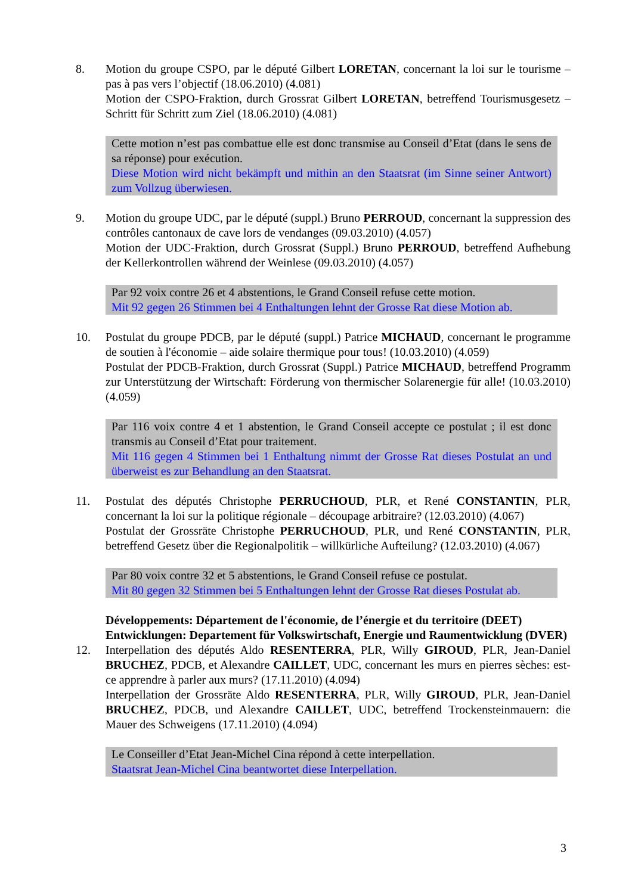8. Motion du groupe CSPO, par le député Gilbert LORETAN, concernant la loi sur le tourisme – pas à pas vers l’objectif (18.06.2010) (4.081)
Motion der CSPO-Fraktion, durch Grossrat Gilbert LORETAN, betreffend Tourismusgesetz – Schritt für Schritt zum Ziel (18.06.2010) (4.081)
Cette motion n’est pas combattue elle est donc transmise au Conseil d’Etat (dans le sens de sa réponse) pour exécution.
Diese Motion wird nicht bekämpft und mithin an den Staatsrat (im Sinne seiner Antwort) zum Vollzug überwiesen.
9. Motion du groupe UDC, par le député (suppl.) Bruno PERROUD, concernant la suppression des contrôles cantonaux de cave lors de vendanges (09.03.2010) (4.057)
Motion der UDC-Fraktion, durch Grossrat (Suppl.) Bruno PERROUD, betreffend Aufhebung der Kellerkontrollen während der Weinlese (09.03.2010) (4.057)
Par 92 voix contre 26 et 4 abstentions, le Grand Conseil refuse cette motion.
Mit 92 gegen 26 Stimmen bei 4 Enthaltungen lehnt der Grosse Rat diese Motion ab.
10. Postulat du groupe PDCB, par le député (suppl.) Patrice MICHAUD, concernant le programme de soutien à l'économie – aide solaire thermique pour tous! (10.03.2010) (4.059)
Postulat der PDCB-Fraktion, durch Grossrat (Suppl.) Patrice MICHAUD, betreffend Programm zur Unterstützung der Wirtschaft: Förderung von thermischer Solarenergie für alle! (10.03.2010) (4.059)
Par 116 voix contre 4 et 1 abstention, le Grand Conseil accepte ce postulat ; il est donc transmis au Conseil d’Etat pour traitement.
Mit 116 gegen 4 Stimmen bei 1 Enthaltung nimmt der Grosse Rat dieses Postulat an und überweist es zur Behandlung an den Staatsrat.
11. Postulat des députés Christophe PERRUCHOUD, PLR, et René CONSTANTIN, PLR, concernant la loi sur la politique régionale – découpage arbitraire? (12.03.2010) (4.067)
Postulat der Grossräte Christophe PERRUCHOUD, PLR, und René CONSTANTIN, PLR, betreffend Gesetz über die Regionalpolitik – willkürliche Aufteilung? (12.03.2010) (4.067)
Par 80 voix contre 32 et 5 abstentions, le Grand Conseil refuse ce postulat.
Mit 80 gegen 32 Stimmen bei 5 Enthaltungen lehnt der Grosse Rat dieses Postulat ab.
Développements: Département de l'économie, de l’énergie et du territoire (DEET)
Entwicklungen: Departement für Volkswirtschaft, Energie und Raumentwicklung (DVER)
12. Interpellation des députés Aldo RESENTERRA, PLR, Willy GIROUD, PLR, Jean-Daniel BRUCHEZ, PDCB, et Alexandre CAILLET, UDC, concernant les murs en pierres sèches: est-ce apprendre à parler aux murs? (17.11.2010) (4.094)
Interpellation der Grossräte Aldo RESENTERRA, PLR, Willy GIROUD, PLR, Jean-Daniel BRUCHEZ, PDCB, und Alexandre CAILLET, UDC, betreffend Trockensteinmauern: die Mauer des Schweigens (17.11.2010) (4.094)
Le Conseiller d’Etat Jean-Michel Cina répond à cette interpellation.
Staatsrat Jean-Michel Cina beantwortet diese Interpellation.
3